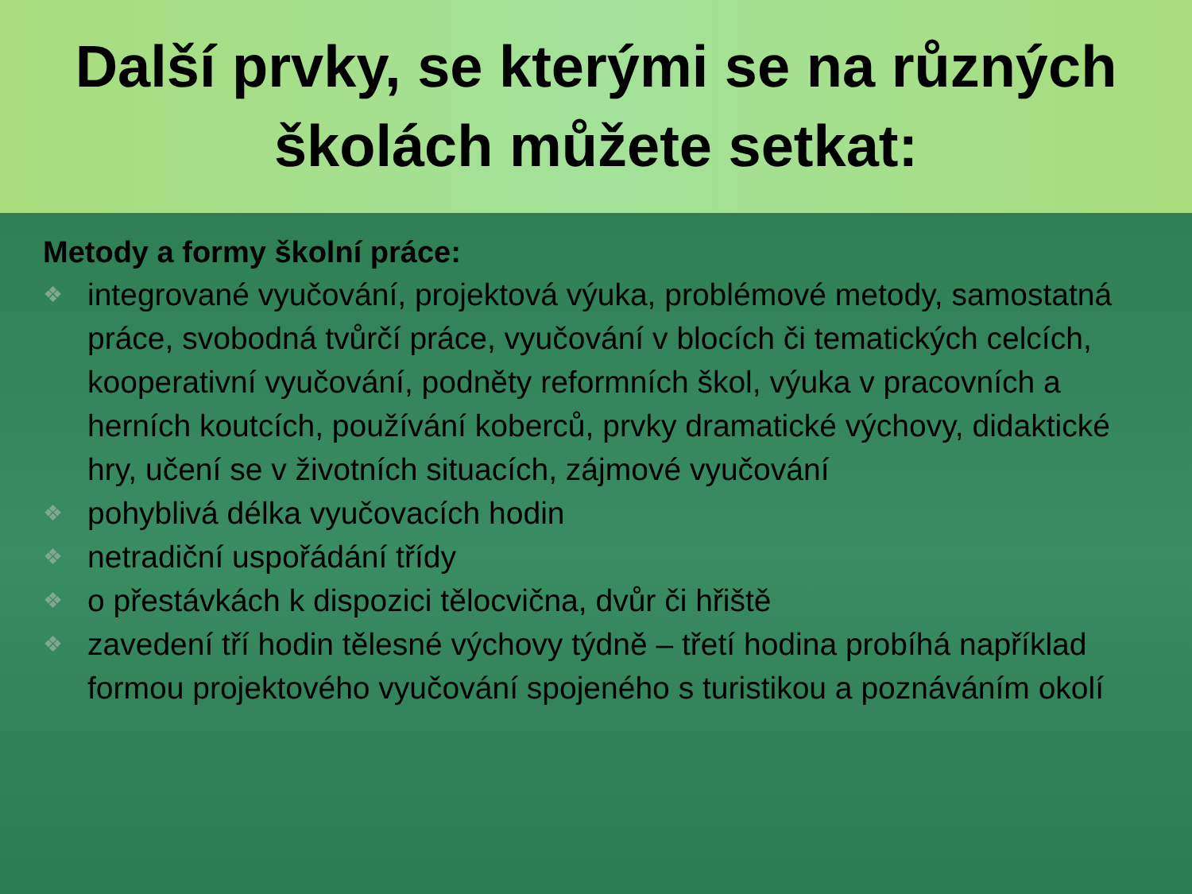Další prvky, se kterými se na různých
školách můžete setkat:
Metody a formy školní práce:
❖ integrované vyučování, projektová výuka, problémové metody, samostatná práce, svobodná tvůrčí práce, vyučování v blocích či tematických celcích, kooperativní vyučování, podněty reformních škol, výuka v pracovních a herních koutcích, používání koberců, prvky dramatické výchovy, didaktické hry, učení se v životních situacích, zájmové vyučování
❖ pohyblivá délka vyučovacích hodin
❖ netradiční uspořádání třídy
❖ o přestávkách k dispozici tělocvična, dvůr či hřiště
❖ zavedení tří hodin tělesné výchovy týdně – třetí hodina probíhá například formou projektového vyučování spojeného s turistikou a poznáváním okolí